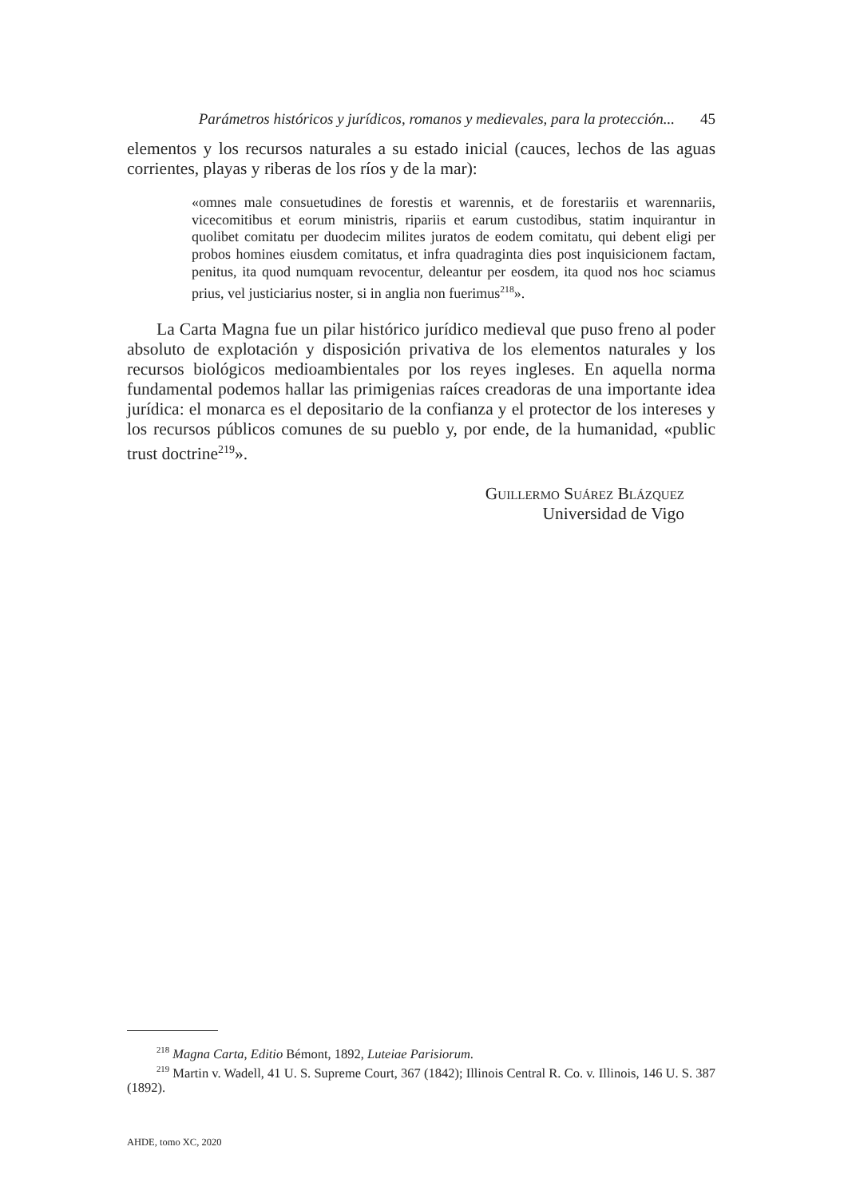Parámetros históricos y jurídicos, romanos y medievales, para la protección... 45
elementos y los recursos naturales a su estado inicial (cauces, lechos de las aguas corrientes, playas y riberas de los ríos y de la mar):
«omnes male consuetudines de forestis et warennis, et de forestariis et warennariis, vicecomitibus et eorum ministris, ripariis et earum custodibus, statim inquirantur in quolibet comitatu per duodecim milites juratos de eodem comitatu, qui debent eligi per probos homines eiusdem comitatus, et infra quadraginta dies post inquisicionem factam, penitus, ita quod numquam revocentur, deleantur per eosdem, ita quod nos hoc sciamus prius, vel justiciarius noster, si in anglia non fuerimus<sup>218</sup>».
La Carta Magna fue un pilar histórico jurídico medieval que puso freno al poder absoluto de explotación y disposición privativa de los elementos naturales y los recursos biológicos medioambientales por los reyes ingleses. En aquella norma fundamental podemos hallar las primigenias raíces creadoras de una importante idea jurídica: el monarca es el depositario de la confianza y el protector de los intereses y los recursos públicos comunes de su pueblo y, por ende, de la humanidad, «public trust doctrine<sup>219</sup>».
Guillermo Suárez Blázquez
Universidad de Vigo
<sup>218</sup> Magna Carta, Editio Bémont, 1892, Luteiae Parisiorum.
<sup>219</sup> Martin v. Wadell, 41 U. S. Supreme Court, 367 (1842); Illinois Central R. Co. v. Illinois, 146 U. S. 387 (1892).
AHDE, tomo XC, 2020